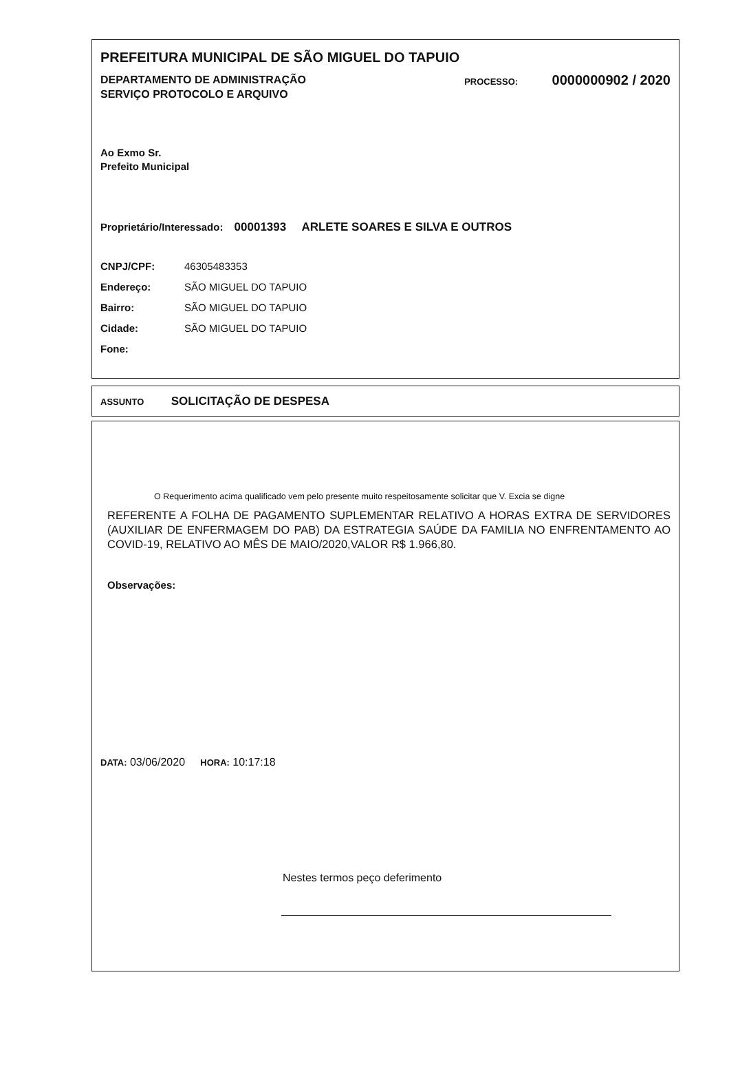PREFEITURA MUNICIPAL DE SÃO MIGUEL DO TAPUIO
DEPARTAMENTO DE ADMINISTRAÇÃO
SERVIÇO PROTOCOLO E ARQUIVO
PROCESSO: 0000000902 / 2020
Ao Exmo Sr.
Prefeito Municipal
Proprietário/Interessado: 00001393 ARLETE SOARES E SILVA E OUTROS
CNPJ/CPF: 46305483353
Endereço: SÃO MIGUEL DO TAPUIO
Bairro: SÃO MIGUEL DO TAPUIO
Cidade: SÃO MIGUEL DO TAPUIO
Fone:
ASSUNTO SOLICITAÇÃO DE DESPESA
O Requerimento acima qualificado vem pelo presente muito respeitosamente solicitar que V. Excia se digne
REFERENTE A FOLHA DE PAGAMENTO SUPLEMENTAR RELATIVO A HORAS EXTRA DE SERVIDORES (AUXILIAR DE ENFERMAGEM DO PAB) DA ESTRATEGIA SAÚDE DA FAMILIA NO ENFRENTAMENTO AO COVID-19, RELATIVO AO MÊS DE MAIO/2020,VALOR R$ 1.966,80.
Observações:
DATA: 03/06/2020 HORA: 10:17:18
Nestes termos peço deferimento